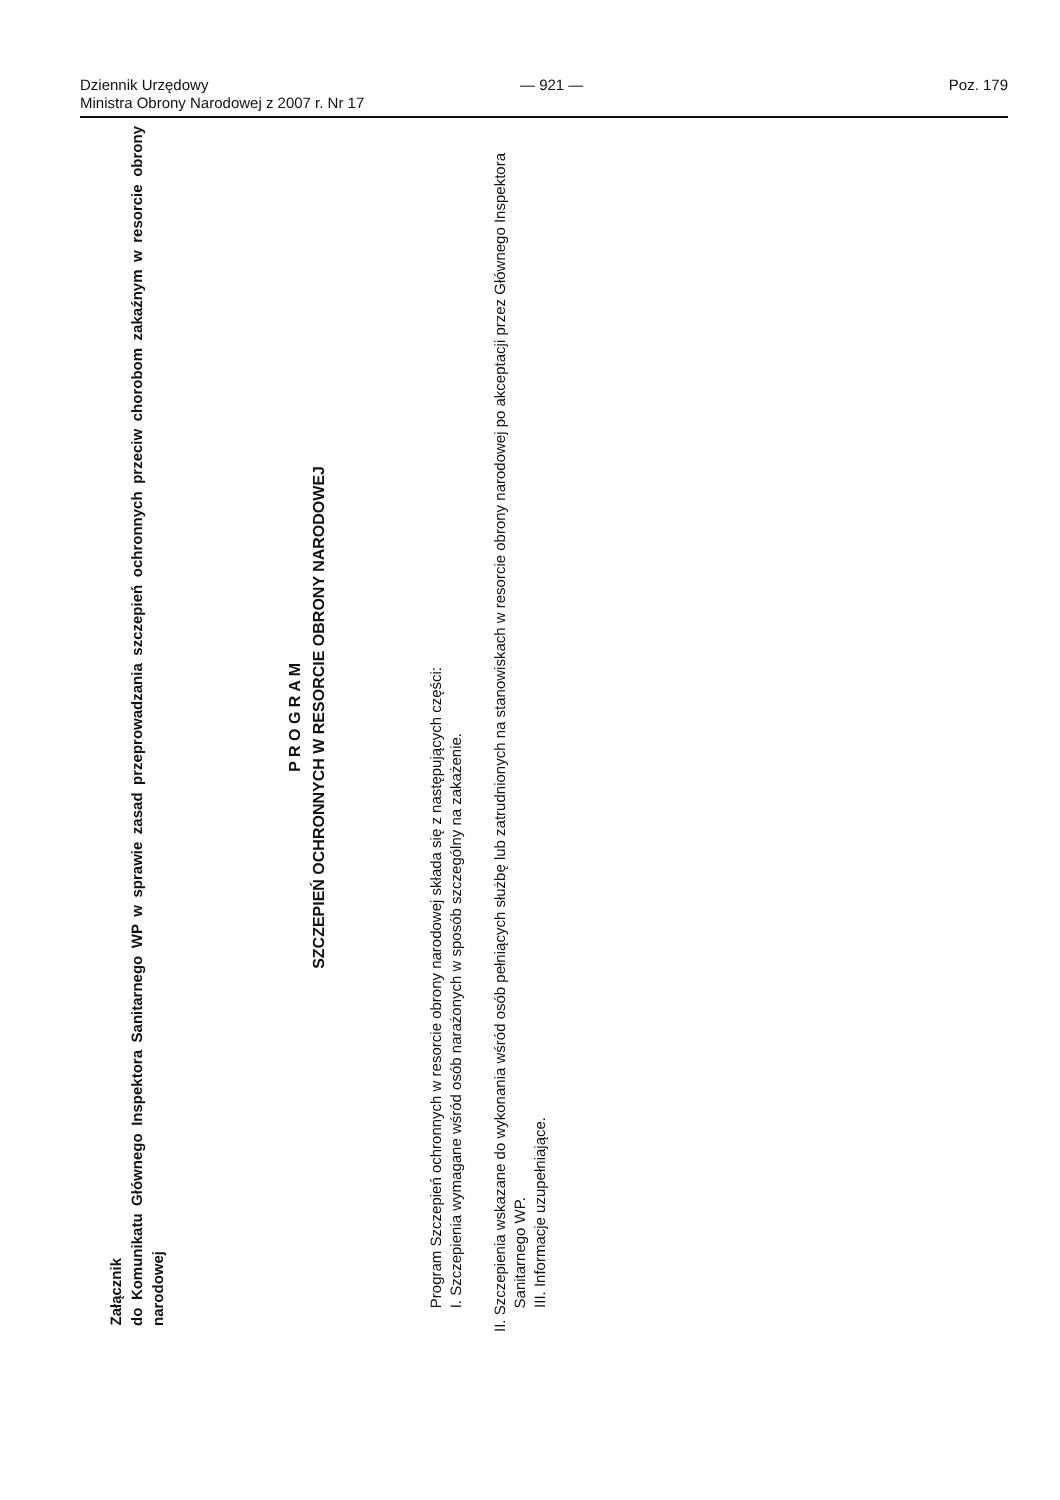Dziennik Urzędowy
Ministra Obrony Narodowej z 2007 r. Nr 17
— 921 —
Poz. 179
Załącznik
do Komunikatu Głównego Inspektora Sanitarnego WP w sprawie zasad przeprowadzania szczepień ochronnych przeciw chorobom zakaźnym w resorcie obrony narodowej
P R O G R A M
SZCZEPIEŃ OCHRONNYCH W RESORCIE OBRONY NARODOWEJ
Program Szczepień ochronnych w resorcie obrony narodowej składa się z następujących części:
I. Szczepienia wymagane wśród osób narażonych w sposób szczególny na zakażenie.
II. Szczepienia wskazane do wykonania wśród osób pełniących służbę lub zatrudnionych na stanowiskach w resorcie obrony narodowej po akceptacji przez Głównego Inspektora Sanitarnego WP.
III. Informacje uzupełniające.